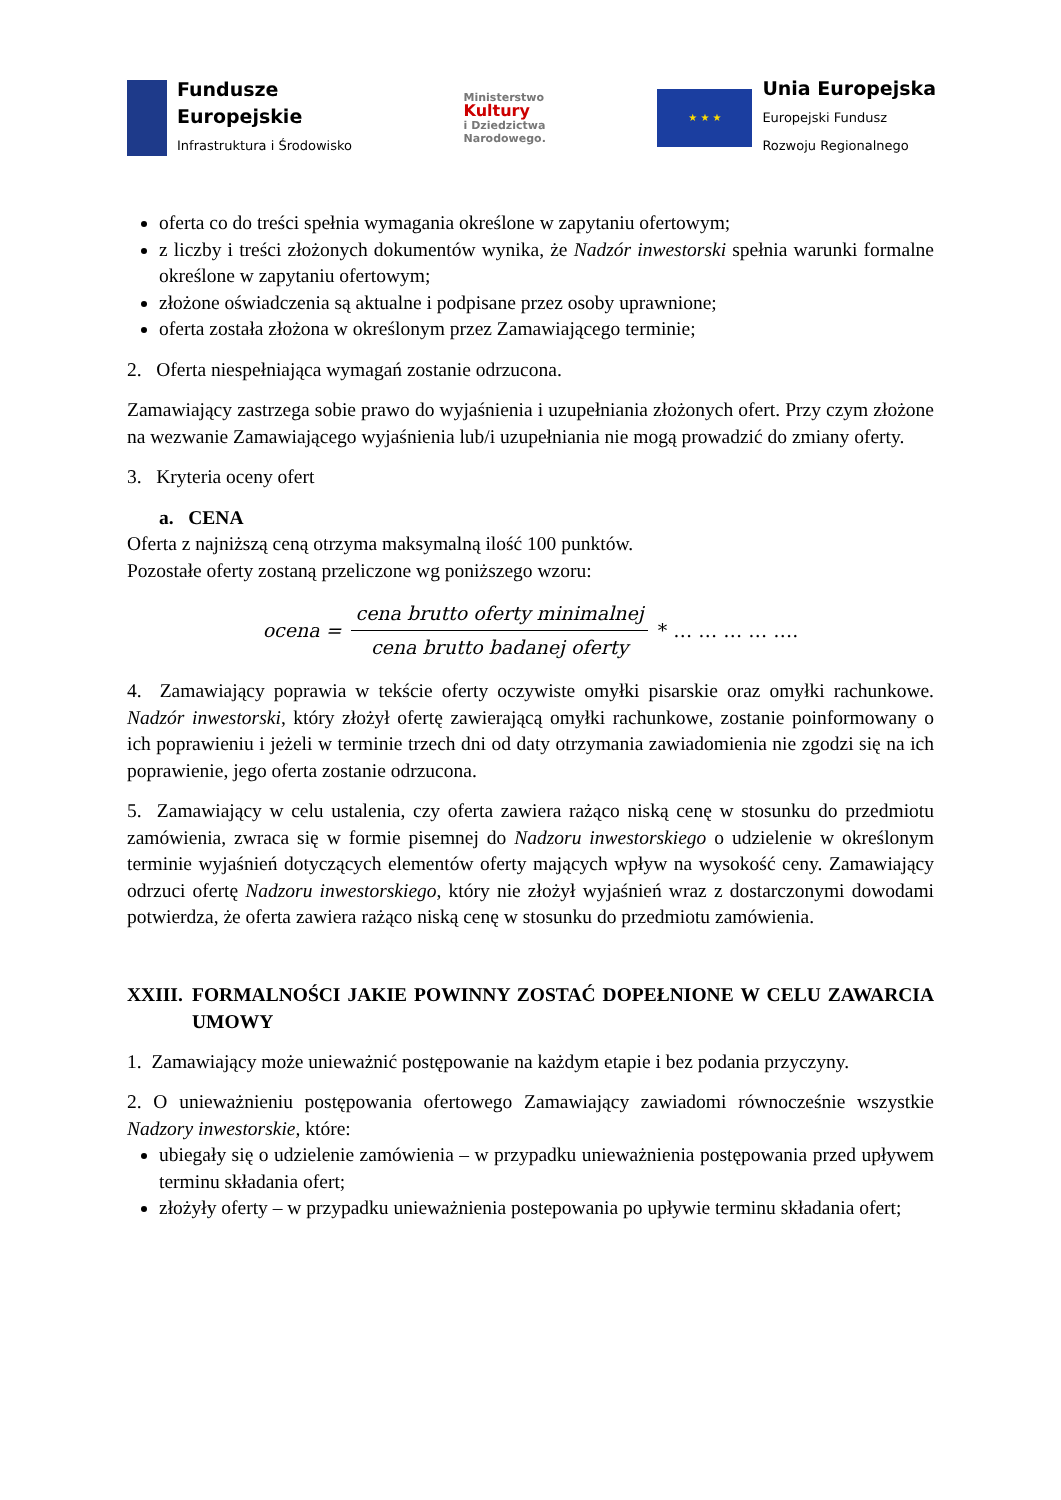Fundusze
Europejskie
Infrastruktura i Środowisko
Ministerstwo
Kultury
i Dziedzictwa
Narodowego.
★ ★ ★
Unia Europejska
Europejski Fundusz
Rozwoju Regionalnego
oferta co do treści spełnia wymagania określone w zapytaniu ofertowym;
z liczby i treści złożonych dokumentów wynika, że Nadzór inwestorski spełnia warunki formalne określone w zapytaniu ofertowym;
złożone oświadczenia są aktualne i podpisane przez osoby uprawnione;
oferta została złożona w określonym przez Zamawiającego terminie;
2. Oferta niespełniająca wymagań zostanie odrzucona.
Zamawiający zastrzega sobie prawo do wyjaśnienia i uzupełniania złożonych ofert. Przy czym złożone na wezwanie Zamawiającego wyjaśnienia lub/i uzupełniania nie mogą prowadzić do zmiany oferty.
3. Kryteria oceny ofert
a. CENA
Oferta z najniższą ceną otrzyma maksymalną ilość 100 punktów.
Pozostałe oferty zostaną przeliczone wg poniższego wzoru:
ocena = cena brutto oferty minimalnej cena brutto badanej oferty * … … … … ….
4. Zamawiający poprawia w tekście oferty oczywiste omyłki pisarskie oraz omyłki rachunkowe. Nadzór inwestorski, który złożył ofertę zawierającą omyłki rachunkowe, zostanie poinformowany o ich poprawieniu i jeżeli w terminie trzech dni od daty otrzymania zawiadomienia nie zgodzi się na ich poprawienie, jego oferta zostanie odrzucona.
5. Zamawiający w celu ustalenia, czy oferta zawiera rażąco niską cenę w stosunku do przedmiotu zamówienia, zwraca się w formie pisemnej do Nadzoru inwestorskiego o udzielenie w określonym terminie wyjaśnień dotyczących elementów oferty mających wpływ na wysokość ceny. Zamawiający odrzuci ofertę Nadzoru inwestorskiego, który nie złożył wyjaśnień wraz z dostarczonymi dowodami potwierdza, że oferta zawiera rażąco niską cenę w stosunku do przedmiotu zamówienia.
XXIII. FORMALNOŚCI JAKIE POWINNY ZOSTAĆ DOPEŁNIONE W CELU ZAWARCIA UMOWY
1. Zamawiający może unieważnić postępowanie na każdym etapie i bez podania przyczyny.
2. O unieważnieniu postępowania ofertowego Zamawiający zawiadomi równocześnie wszystkie Nadzory inwestorskie, które:
ubiegały się o udzielenie zamówienia – w przypadku unieważnienia postępowania przed upływem terminu składania ofert;
złożyły oferty – w przypadku unieważnienia postepowania po upływie terminu składania ofert;